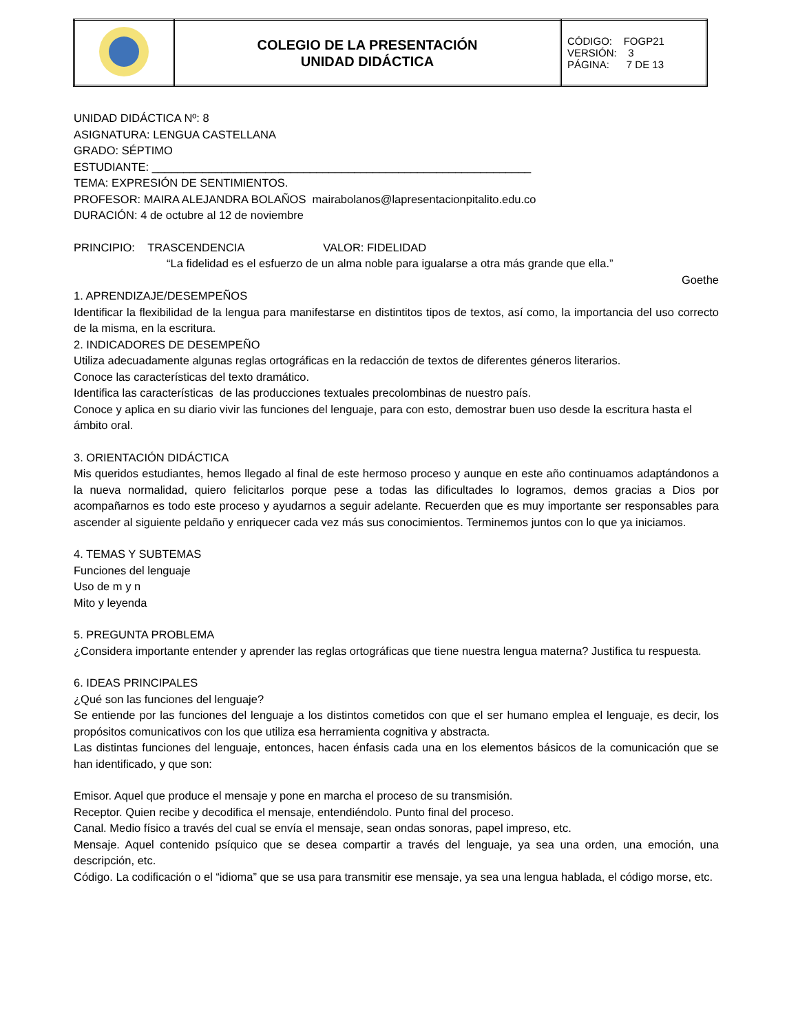| | COLEGIO DE LA PRESENTACIÓN UNIDAD DIDÁCTICA | CÓDIGO: FOGP21 VERSIÓN: 3 PÁGINA: 7 DE 13 |
UNIDAD DIDÁCTICA Nº: 8
ASIGNATURA: LENGUA CASTELLANA
GRADO: SÉPTIMO
ESTUDIANTE: ____________________________________________________________
TEMA: EXPRESIÓN DE SENTIMIENTOS.
PROFESOR: MAIRA ALEJANDRA BOLAÑOS mairabolanos@lapresentacionpitalito.edu.co
DURACIÓN: 4 de octubre al 12 de noviembre
PRINCIPIO: TRASCENDENCIA VALOR: FIDELIDAD
“La fidelidad es el esfuerzo de un alma noble para igualarse a otra más grande que ella.”
Goethe
1. APRENDIZAJE/DESEMPEÑOS
Identificar la flexibilidad de la lengua para manifestarse en distintitos tipos de textos, así como, la importancia del uso correcto de la misma, en la escritura.
2. INDICADORES DE DESEMPEÑO
Utiliza adecuadamente algunas reglas ortográficas en la redacción de textos de diferentes géneros literarios.
Conoce las características del texto dramático.
Identifica las características de las producciones textuales precolombinas de nuestro país.
Conoce y aplica en su diario vivir las funciones del lenguaje, para con esto, demostrar buen uso desde la escritura hasta el ámbito oral.
3. ORIENTACIÓN DIDÁCTICA
Mis queridos estudiantes, hemos llegado al final de este hermoso proceso y aunque en este año continuamos adaptándonos a la nueva normalidad, quiero felicitarlos porque pese a todas las dificultades lo logramos, demos gracias a Dios por acompañarnos es todo este proceso y ayudarnos a seguir adelante. Recuerden que es muy importante ser responsables para ascender al siguiente peldaño y enriquecer cada vez más sus conocimientos. Terminemos juntos con lo que ya iniciamos.
4. TEMAS Y SUBTEMAS
Funciones del lenguaje
Uso de m y n
Mito y leyenda
5. PREGUNTA PROBLEMA
¿Considera importante entender y aprender las reglas ortográficas que tiene nuestra lengua materna? Justifica tu respuesta.
6. IDEAS PRINCIPALES
¿Qué son las funciones del lenguaje?
Se entiende por las funciones del lenguaje a los distintos cometidos con que el ser humano emplea el lenguaje, es decir, los propósitos comunicativos con los que utiliza esa herramienta cognitiva y abstracta.
Las distintas funciones del lenguaje, entonces, hacen énfasis cada una en los elementos básicos de la comunicación que se han identificado, y que son:
Emisor. Aquel que produce el mensaje y pone en marcha el proceso de su transmisión.
Receptor. Quien recibe y decodifica el mensaje, entendiéndolo. Punto final del proceso.
Canal. Medio físico a través del cual se envía el mensaje, sean ondas sonoras, papel impreso, etc.
Mensaje. Aquel contenido psíquico que se desea compartir a través del lenguaje, ya sea una orden, una emoción, una descripción, etc.
Código. La codificación o el “idioma” que se usa para transmitir ese mensaje, ya sea una lengua hablada, el código morse, etc.